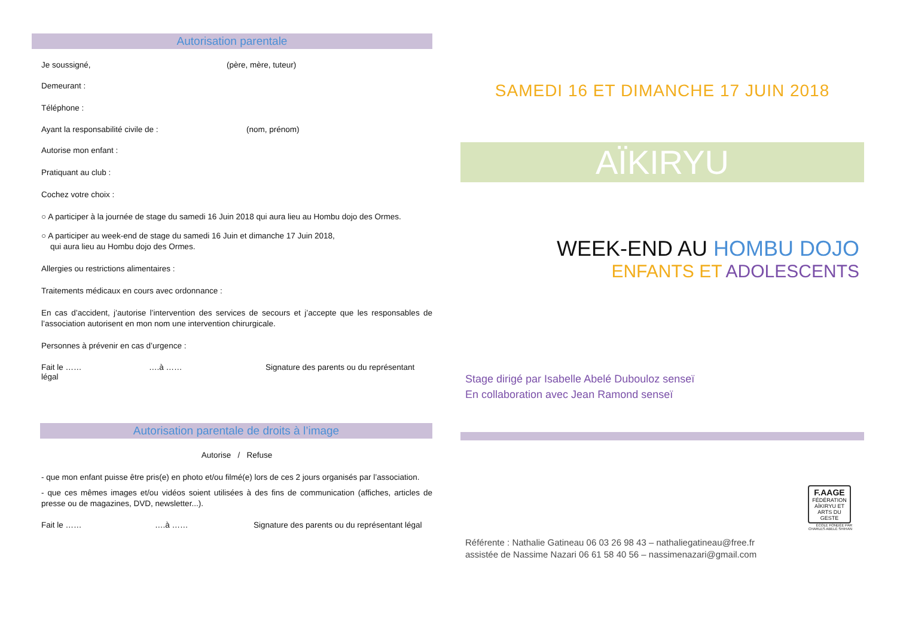Autorisation parentale
Je soussigné, (père, mère, tuteur)
Demeurant :
Téléphone :
Ayant la responsabilité civile de : (nom, prénom)
Autorise mon enfant :
Pratiquant au club :
Cochez votre choix :
○ A participer à la journée de stage du samedi 16 Juin 2018 qui aura lieu au Hombu dojo des Ormes.
○ A participer au week-end de stage du samedi 16 Juin et dimanche 17 Juin 2018,
qui aura lieu au Hombu dojo des Ormes.
Allergies ou restrictions alimentaires :
Traitements médicaux en cours avec ordonnance :
En cas d’accident, j’autorise l’intervention des services de secours et j’accepte que les responsables de l’association autorisent en mon nom une intervention chirurgicale.
Personnes à prévenir en cas d’urgence :
Fait le …… ….à …… Signature des parents ou du représentant
légal
Autorisation parentale de droits à l’image
Autorise / Refuse
- que mon enfant puisse être pris(e) en photo et/ou filmé(e) lors de ces 2 jours organisés par l’association.
- que ces mêmes images et/ou vidéos soient utilisées à des fins de communication (affiches, articles de presse ou de magazines, DVD, newsletter...).
Fait le …… ….à …… Signature des parents ou du représentant légal
SAMEDI 16 ET DIMANCHE 17 JUIN 2018
AÏKIRYU
WEEK-END AU HOMBU DOJO
ENFANTS ET ADOLESCENTS
Stage dirigé par Isabelle Abelé Dubouloz senseï
En collaboration avec Jean Ramond senseï
F.AAGE
FÉDÉRATION AÏKIRYU ET ARTS DU GESTE
ÉCOLE FONDÉE PAR
CHARLES ABELÉ SHIHAN
Référente : Nathalie Gatineau 06 03 26 98 43 – nathaliegatineau@free.fr
assistée de Nassime Nazari 06 61 58 40 56 – nassimenazari@gmail.com